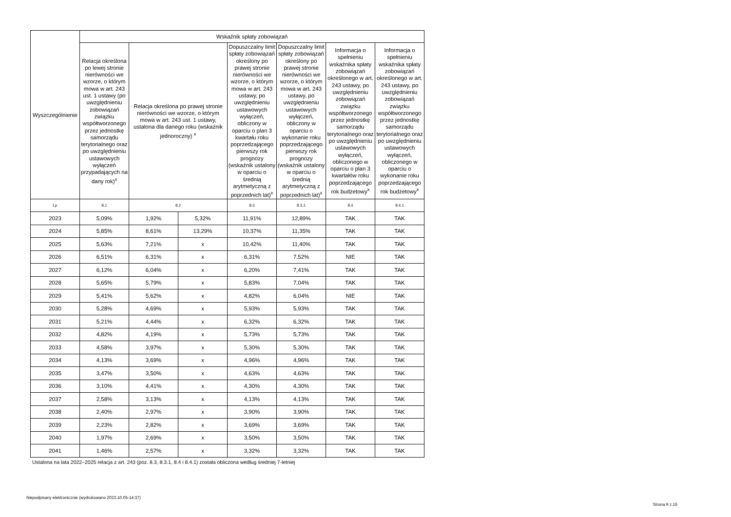| Wyszczególnienie | Wskaźnik spłaty zobowiązań | | | | | | |
| --- | --- | --- | --- | --- | --- | --- | --- |
| | Relacja określona po lewej stronie nierówności we wzorze, o którym mowa w art. 243 ust. 1 ustawy (po uwzględnieniu zobowiązań związku współtworzonego przez jednostkę samorządu terytorialnego oraz po uwzględnieniu ustawowych wyłączeń przypadających na dany rok)<sup>x</sup> | Relacja określona po prawej stronie nierówności we wzorze, o którym mowa w art. 243 ust. 1 ustawy, ustalona dla danego roku (wskaźnik jednoroczny) <sup>x</sup> | | Dopuszczalny limit spłaty zobowiązań określony po prawej stronie nierówności we wzorze, o którym mowa w art. 243 ustawy, po uwzględnieniu ustawowych wyłączeń, obliczony w oparciu o plan 3 kwartału roku poprzedzającego pierwszy rok prognozy (wskaźnik ustalony w oparciu o średnią arytmetyczną z poprzednich lat)<sup>x</sup> | Dopuszczalny limit spłaty zobowiązań określony po prawej stronie nierówności we wzorze, o którym mowa w art. 243 ustawy, po uwzględnieniu ustawowych wyłączeń, obliczony w oparciu o wykonanie roku poprzedzającego pierwszy rok prognozy (wskaźnik ustalony w oparciu o średnią arytmetyczną z poprzednich lat)<sup>x</sup> | Informacja o spełnieniu wskaźnika spłaty zobowiązań określonego w art. 243 ustawy, po uwzględnieniu zobowiązań związku współtworzonego przez jednostkę samorządu terytorialnego oraz po uwzględnieniu ustawowych wyłączeń, obliczonego w oparciu o plan 3 kwartałów roku poprzedzającego rok budżetowy<sup>x</sup> | Informacja o spełnieniu wskaźnika spłaty zobowiązań określonego w art. 243 ustawy, po uwzględnieniu zobowiązań związku współtworzonego przez jednostkę samorządu terytorialnego oraz po uwzględnieniu ustawowych wyłączeń, obliczonego w oparciu o wykonanie roku poprzedzającego rok budżetowy<sup>x</sup> |
| Lp | 8.1 | 8.2 | | 8.3 | 8.3.1 | 8.4 | 8.4.1 |
| 2023 | 5,09% | 1,92% | 5,32% | 11,91% | 12,89% | TAK | TAK |
| 2024 | 5,85% | 8,61% | 13,29% | 10,37% | 11,35% | TAK | TAK |
| 2025 | 5,63% | 7,21% | x | 10,42% | 11,40% | TAK | TAK |
| 2026 | 6,51% | 6,31% | x | 6,31% | 7,52% | NIE | TAK |
| 2027 | 6,12% | 6,04% | x | 6,20% | 7,41% | TAK | TAK |
| 2028 | 5,65% | 5,79% | x | 5,83% | 7,04% | TAK | TAK |
| 2029 | 5,41% | 5,62% | x | 4,82% | 6,04% | NIE | TAK |
| 2030 | 5,28% | 4,69% | x | 5,93% | 5,93% | TAK | TAK |
| 2031 | 5,21% | 4,44% | x | 6,32% | 6,32% | TAK | TAK |
| 2032 | 4,82% | 4,19% | x | 5,73% | 5,73% | TAK | TAK |
| 2033 | 4,58% | 3,97% | x | 5,30% | 5,30% | TAK | TAK |
| 2034 | 4,13% | 3,69% | x | 4,96% | 4,96% | TAK | TAK |
| 2035 | 3,47% | 3,50% | x | 4,63% | 4,63% | TAK | TAK |
| 2036 | 3,10% | 4,41% | x | 4,30% | 4,30% | TAK | TAK |
| 2037 | 2,58% | 3,13% | x | 4,13% | 4,13% | TAK | TAK |
| 2038 | 2,40% | 2,97% | x | 3,90% | 3,90% | TAK | TAK |
| 2039 | 2,23% | 2,82% | x | 3,69% | 3,69% | TAK | TAK |
| 2040 | 1,97% | 2,69% | x | 3,50% | 3,50% | TAK | TAK |
| 2041 | 1,46% | 2,57% | x | 3,32% | 3,32% | TAK | TAK |
Ustalona na lata 2022–2025 relacja z art. 243 (poz. 8.3, 8.3.1, 8.4 i 8.4.1) została obliczona według średniej 7-letniej
Niepodpisany elektronicznie (wydrukowano 2023.10.05-14:37)
Strona 9 z 16